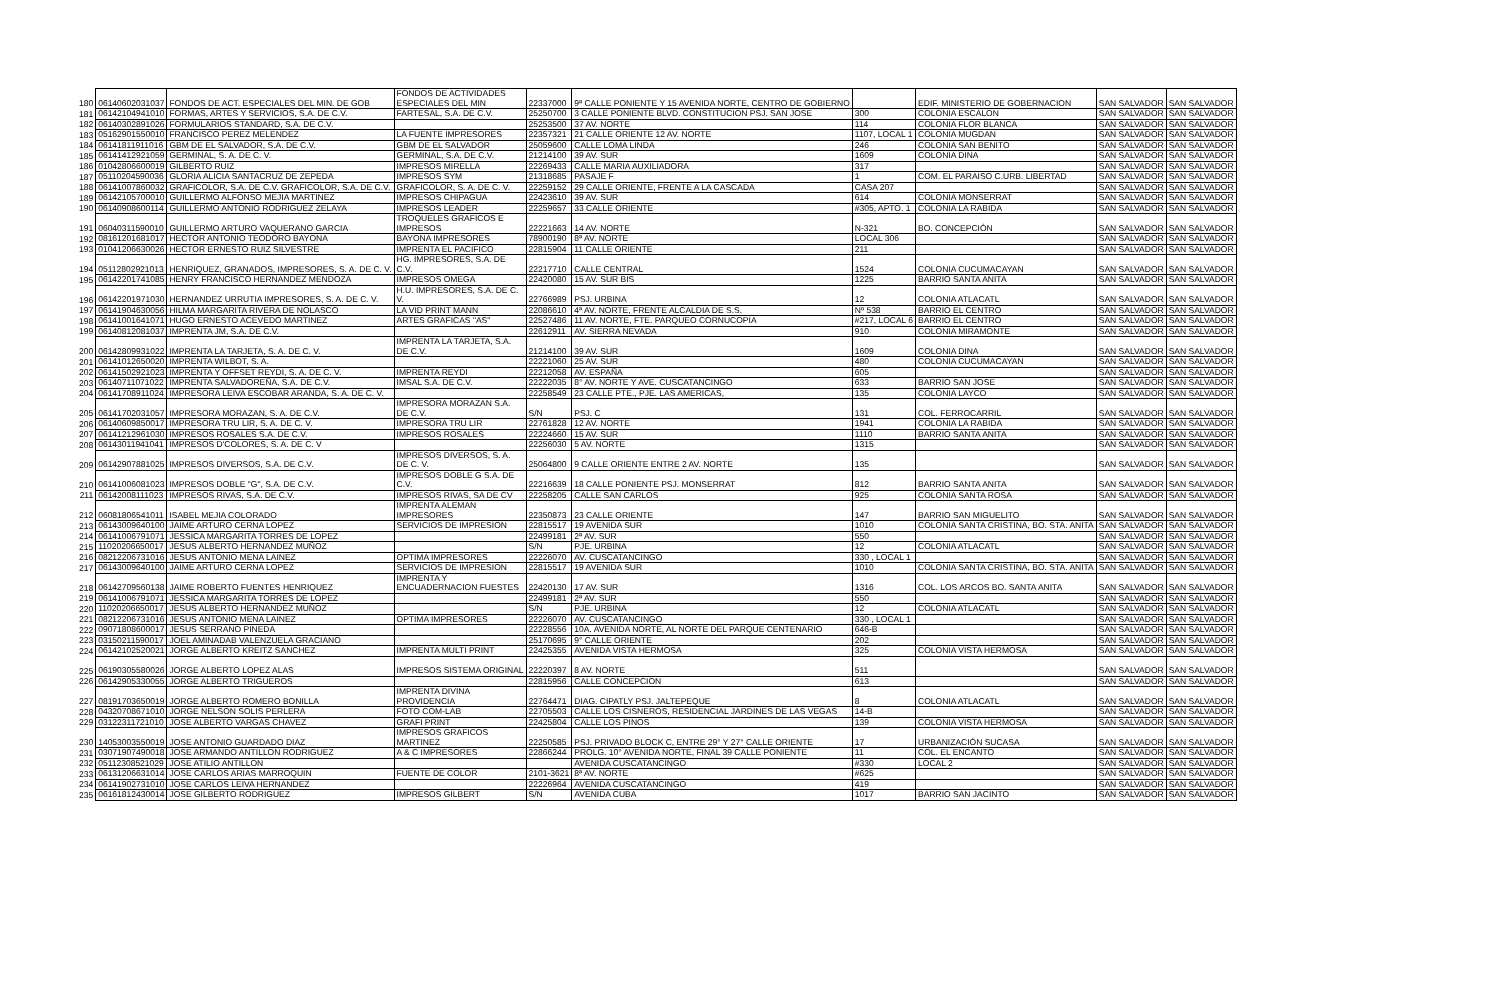| 180 | 06140602031037 | FONDOS DE ACT. ESPECIALES DEL MIN. DE GOB | FONDOS DE ACTIVIDADES ESPECIALES DEL MIN | 22337000 | 9ª CALLE PONIENTE Y 15 AVENIDA NORTE, CENTRO DE GOBIERNO | | EDIF. MINISTERIO DE GOBERNACION | SAN SALVADOR | SAN SALVADOR |
| 181 | 06142104941010 | FORMAS, ARTES Y SERVICIOS, S.A. DE C.V. | FARTESAL, S.A. DE C.V. | 25250700 | 3 CALLE PONIENTE BLVD. CONSTITUCION PSJ. SAN JOSE | 300 | COLONIA ESCALON | SAN SALVADOR | SAN SALVADOR |
| 182 | 06140302891026 | FORMULARIOS STANDARD, S.A. DE C.V. | | 25253500 | 37 AV. NORTE | 114 | COLONIA FLOR BLANCA | SAN SALVADOR | SAN SALVADOR |
| 183 | 05162901550010 | FRANCISCO PEREZ MELENDEZ | LA FUENTE IMPRESORES | 22357321 | 21 CALLE ORIENTE 12 AV. NORTE | 1107, LOCAL 1 | COLONIA MUGDAN | SAN SALVADOR | SAN SALVADOR |
| 184 | 06141811911016 | GBM DE EL SALVADOR, S.A. DE C.V. | GBM DE EL SALVADOR | 25059600 | CALLE LOMA LINDA | 246 | COLONIA SAN BENITO | SAN SALVADOR | SAN SALVADOR |
| 185 | 06141412921059 | GERMINAL, S. A. DE C. V. | GERMINAL, S.A. DE C.V. | 21214100 | 39 AV. SUR | 1609 | COLONIA DINA | SAN SALVADOR | SAN SALVADOR |
| 186 | 01042806600019 | GILBERTO RUIZ | IMPRESOS MIRELLA | 22269433 | CALLE MARIA AUXILIADORA | 317 | | SAN SALVADOR | SAN SALVADOR |
| 187 | 05110204590036 | GLORIA ALICIA SANTACRUZ DE ZEPEDA | IMPRESOS SYM | 21318685 | PASAJE F | 1 | COM. EL PARAISO C.URB. LIBERTAD | SAN SALVADOR | SAN SALVADOR |
| 188 | 06141007860032 | GRAFICOLOR, S.A. DE C.V. GRAFICOLOR, S.A. DE C.V. | GRAFICOLOR, S. A. DE C. V. | 22259152 | 29 CALLE ORIENTE, FRENTE A LA CASCADA | CASA 207 | | SAN SALVADOR | SAN SALVADOR |
| 189 | 06142105700010 | GUILLERMO ALFONSO MEJIA MARTINEZ | IMPRESOS CHIPAGUA | 22423610 | 39 AV. SUR | 614 | COLONIA MONSERRAT | SAN SALVADOR | SAN SALVADOR |
| 190 | 06140908600114 | GUILLERMO ANTONIO RODRIGUEZ ZELAYA | IMPRESOS LEADER | 22259657 | 33 CALLE ORIENTE | #305, APTO. 1 | COLONIA LA RABIDA | SAN SALVADOR | SAN SALVADOR |
| 191 | 06040311590010 | GUILLERMO ARTURO VAQUERANO GARCIA | TROQUELES GRAFICOS E IMPRESOS | 22221663 | 14 AV. NORTE | N-321 | BO. CONCEPCIÓN | SAN SALVADOR | SAN SALVADOR |
| 192 | 08161201681017 | HECTOR ANTONIO TEODORO BAYONA | BAYONA IMPRESORES | 78900190 | 8ª AV. NORTE | LOCAL 306 | | SAN SALVADOR | SAN SALVADOR |
| 193 | 01041206630026 | HECTOR ERNESTO RUIZ SILVESTRE | IMPRENTA EL PACIFICO | 22815904 | 11 CALLE ORIENTE | 211 | | SAN SALVADOR | SAN SALVADOR |
| 194 | 05112802921013 | HENRIQUEZ, GRANADOS, IMPRESORES, S. A. DE C. V. | HG. IMPRESORES, S.A. DE C.V. | 22217710 | CALLE CENTRAL | 1524 | COLONIA CUCUMACAYAN | SAN SALVADOR | SAN SALVADOR |
| 195 | 06142201741085 | HENRY FRANCISCO HERNANDEZ MENDOZA | IMPRESOS OMEGA | 22420080 | 15 AV. SUR BIS | 1225 | BARRIO SANTA ANITA | SAN SALVADOR | SAN SALVADOR |
| 196 | 06142201971030 | HERNANDEZ URRUTIA IMPRESORES, S. A. DE C. V. | H.U. IMPRESORES, S.A. DE C. V. | 22766989 | PSJ. URBINA | 12 | COLONIA ATLACATL | SAN SALVADOR | SAN SALVADOR |
| 197 | 06141904630056 | HILMA MARGARITA RIVERA DE NOLASCO | LA VID PRINT MANN | 22086610 | 4ª AV. NORTE, FRENTE ALCALDIA DE S.S. | Nº 538 | BARRIO EL CENTRO | SAN SALVADOR | SAN SALVADOR |
| 198 | 06141001641071 | HUGO ERNESTO ACEVEDO MARTINEZ | ARTES GRAFICAS "AS" | 22527486 | 11 AV. NORTE, FTE. PARQUEO CORNUCOPIA | #217, LOCAL 6 | BARRIO EL CENTRO | SAN SALVADOR | SAN SALVADOR |
| 199 | 06140812081037 | IMPRENTA JM, S.A. DE C.V. | | 22612911 | AV. SIERRA NEVADA | 910 | COLONIA MIRAMONTE | SAN SALVADOR | SAN SALVADOR |
| 200 | 06142809931022 | IMPRENTA LA TARJETA, S. A. DE C. V. | IMPRENTA LA TARJETA, S.A. DE C.V. | 21214100 | 39 AV. SUR | 1609 | COLONIA DINA | SAN SALVADOR | SAN SALVADOR |
| 201 | 06141012650020 | IMPRENTA WILBOT, S. A. | | 22221060 | 25 AV. SUR | 480 | COLONIA CUCUMACAYAN | SAN SALVADOR | SAN SALVADOR |
| 202 | 06141502921023 | IMPRENTA Y OFFSET REYDI, S. A. DE C. V. | IMPRENTA REYDI | 22212058 | AV. ESPAÑA | 605 | | SAN SALVADOR | SAN SALVADOR |
| 203 | 06140711071022 | IMPRENTA SALVADOREÑA, S.A. DE C.V. | IMSAL S.A. DE C.V. | 22222035 | 8° AV. NORTE Y AVE. CUSCATANCINGO | 633 | BARRIO SAN JOSE | SAN SALVADOR | SAN SALVADOR |
| 204 | 06141708911024 | IMPRESORA LEIVA ESCOBAR ARANDA, S. A. DE C. V. | | 22258549 | 23 CALLE PTE., PJE. LAS AMERICAS, | 135 | COLONIA LAYCO | SAN SALVADOR | SAN SALVADOR |
| 205 | 06141702031057 | IMPRESORA MORAZAN, S. A. DE C.V. | IMPRESORA MORAZAN S.A. DE C.V. | S/N | PSJ. C | 131 | COL. FERROCARRIL | SAN SALVADOR | SAN SALVADOR |
| 206 | 06140609850017 | IMPRESORA TRU LIR, S. A. DE C. V. | IMPRESORA TRU LIR | 22761828 | 12 AV. NORTE | 1941 | COLONIA LA RABIDA | SAN SALVADOR | SAN SALVADOR |
| 207 | 06141212961030 | IMPRESOS ROSALES S.A. DE C.V. | IMPRESOS ROSALES | 22224660 | 15 AV. SUR | 1110 | BARRIO SANTA ANITA | SAN SALVADOR | SAN SALVADOR |
| 208 | 06143011941041 | IMPRESOS D'COLORES, S. A. DE C. V | | 22256030 | 5 AV. NORTE | 1315 | | SAN SALVADOR | SAN SALVADOR |
| 209 | 06142907881025 | IMPRESOS DIVERSOS, S.A. DE C.V. | IMPRESOS DIVERSOS, S. A. DE C. V. | 25064800 | 9 CALLE ORIENTE ENTRE 2 AV. NORTE | 135 | | SAN SALVADOR | SAN SALVADOR |
| 210 | 06141006081023 | IMPRESOS DOBLE "G", S.A. DE C.V. | IMPRESOS DOBLE G S.A. DE C.V. | 22216639 | 18 CALLE PONIENTE PSJ. MONSERRAT | 812 | BARRIO SANTA ANITA | SAN SALVADOR | SAN SALVADOR |
| 211 | 06142008111023 | IMPRESOS RIVAS, S.A. DE C.V. | IMPRESOS RIVAS, SA DE CV | 22258205 | CALLE SAN CARLOS | 925 | COLONIA SANTA ROSA | SAN SALVADOR | SAN SALVADOR |
| 212 | 06081806541011 | ISABEL MEJIA COLORADO | IMPRENTA ALEMAN IMPRESORES | 22350873 | 23 CALLE ORIENTE | 147 | BARRIO SAN MIGUELITO | SAN SALVADOR | SAN SALVADOR |
| 213 | 06143009640100 | JAIME ARTURO CERNA LOPEZ | SERVICIOS DE IMPRESION | 22815517 | 19 AVENIDA SUR | 1010 | COLONIA SANTA CRISTINA, BO. STA. ANITA | SAN SALVADOR | SAN SALVADOR |
| 214 | 06141006791071 | JESSICA MARGARITA TORRES DE LOPEZ | | 22499181 | 2ª AV. SUR | 550 | | SAN SALVADOR | SAN SALVADOR |
| 215 | 11020206650017 | JESUS ALBERTO HERNANDEZ MUÑOZ | | S/N | PJE. URBINA | 12 | COLONIA ATLACATL | SAN SALVADOR | SAN SALVADOR |
| 216 | 08212206731016 | JESUS ANTONIO MENA LAINEZ | OPTIMA IMPRESORES | 22226070 | AV. CUSCATANCINGO | 330 , LOCAL 1 | | SAN SALVADOR | SAN SALVADOR |
| 217 | 06143009640100 | JAIME ARTURO CERNA LOPEZ | SERVICIOS DE IMPRESION | 22815517 | 19 AVENIDA SUR | 1010 | COLONIA SANTA CRISTINA, BO. STA. ANITA | SAN SALVADOR | SAN SALVADOR |
| 218 | 06142709560138 | JAIME ROBERTO FUENTES HENRIQUEZ | IMPRENTA Y ENCUADERNACION FUESTES | 22420130 | 17 AV. SUR | 1316 | COL. LOS ARCOS BO. SANTA ANITA | SAN SALVADOR | SAN SALVADOR |
| 219 | 06141006791071 | JESSICA MARGARITA TORRES DE LOPEZ | | 22499181 | 2ª AV. SUR | 550 | | SAN SALVADOR | SAN SALVADOR |
| 220 | 11020206650017 | JESUS ALBERTO HERNANDEZ MUÑOZ | | S/N | PJE. URBINA | 12 | COLONIA ATLACATL | SAN SALVADOR | SAN SALVADOR |
| 221 | 08212206731016 | JESUS ANTONIO MENA LAINEZ | OPTIMA IMPRESORES | 22226070 | AV. CUSCATANCINGO | 330 , LOCAL 1 | | SAN SALVADOR | SAN SALVADOR |
| 222 | 09071808600017 | JESUS SERRANO PINEDA | | 22228556 | 10A. AVENIDA NORTE, AL NORTE DEL PARQUE CENTENARIO | 646-B | | SAN SALVADOR | SAN SALVADOR |
| 223 | 03150211590017 | JOEL AMINADAB VALENZUELA GRACIANO | | 25170695 | 9° CALLE ORIENTE | 202 | | SAN SALVADOR | SAN SALVADOR |
| 224 | 06142102520021 | JORGE ALBERTO KREITZ SANCHEZ | IMPRENTA MULTI PRINT | 22425355 | AVENIDA VISTA HERMOSA | 325 | COLONIA VISTA HERMOSA | SAN SALVADOR | SAN SALVADOR |
| 225 | 06190305580026 | JORGE ALBERTO LOPEZ ALAS | IMPRESOS SISTEMA ORIGINAL | 22220397 | 8 AV. NORTE | 511 | | SAN SALVADOR | SAN SALVADOR |
| 226 | 06142905330055 | JORGE ALBERTO TRIGUEROS | | 22815956 | CALLE CONCEPCION | 613 | | SAN SALVADOR | SAN SALVADOR |
| 227 | 08191703650019 | JORGE ALBERTO ROMERO BONILLA | IMPRENTA DIVINA PROVIDENCIA | 22764471 | DIAG. CIPATLY PSJ. JALTEPEQUE | 8 | COLONIA ATLACATL | SAN SALVADOR | SAN SALVADOR |
| 228 | 04320708671010 | JORGE NELSON SOLIS PERLERA | FOTO COM-LAB | 22705503 | CALLE LOS CISNEROS, RESIDENCIAL JARDINES DE LAS VEGAS | 14-B | | SAN SALVADOR | SAN SALVADOR |
| 229 | 03122311721010 | JOSE ALBERTO VARGAS CHAVEZ | GRAFI PRINT | 22425804 | CALLE LOS PINOS | 139 | COLONIA VISTA HERMOSA | SAN SALVADOR | SAN SALVADOR |
| 230 | 14053003550019 | JOSE ANTONIO GUARDADO DIAZ | IMPRESOS GRAFICOS MARTINEZ | 22250585 | PSJ. PRIVADO BLOCK C, ENTRE 29° Y 27° CALLE ORIENTE | 17 | URBANIZACIÓN SUCASA | SAN SALVADOR | SAN SALVADOR |
| 231 | 03071907490018 | JOSE ARMANDO ANTILLON RODRIGUEZ | A & C IMPRESORES | 22866244 | PROLG. 10° AVENIDA NORTE, FINAL 39 CALLE PONIENTE | 11 | COL. EL ENCANTO | SAN SALVADOR | SAN SALVADOR |
| 232 | 05112308521029 | JOSE ATILIO ANTILLON | | | AVENIDA CUSCATANCINGO | #330 | LOCAL 2 | SAN SALVADOR | SAN SALVADOR |
| 233 | 06131206631014 | JOSE CARLOS ARIAS MARROQUIN | FUENTE DE COLOR | 2101-3621 | 8ª AV. NORTE | #625 | | SAN SALVADOR | SAN SALVADOR |
| 234 | 06141902731010 | JOSE CARLOS LEIVA HERNANDEZ | | 22226964 | AVENIDA CUSCATANCINGO | 419 | | SAN SALVADOR | SAN SALVADOR |
| 235 | 06161812430014 | JOSE GILBERTO RODRIGUEZ | IMPRESOS GILBERT | S/N | AVENIDA CUBA | 1017 | BARRIO SAN JACINTO | SAN SALVADOR | SAN SALVADOR |